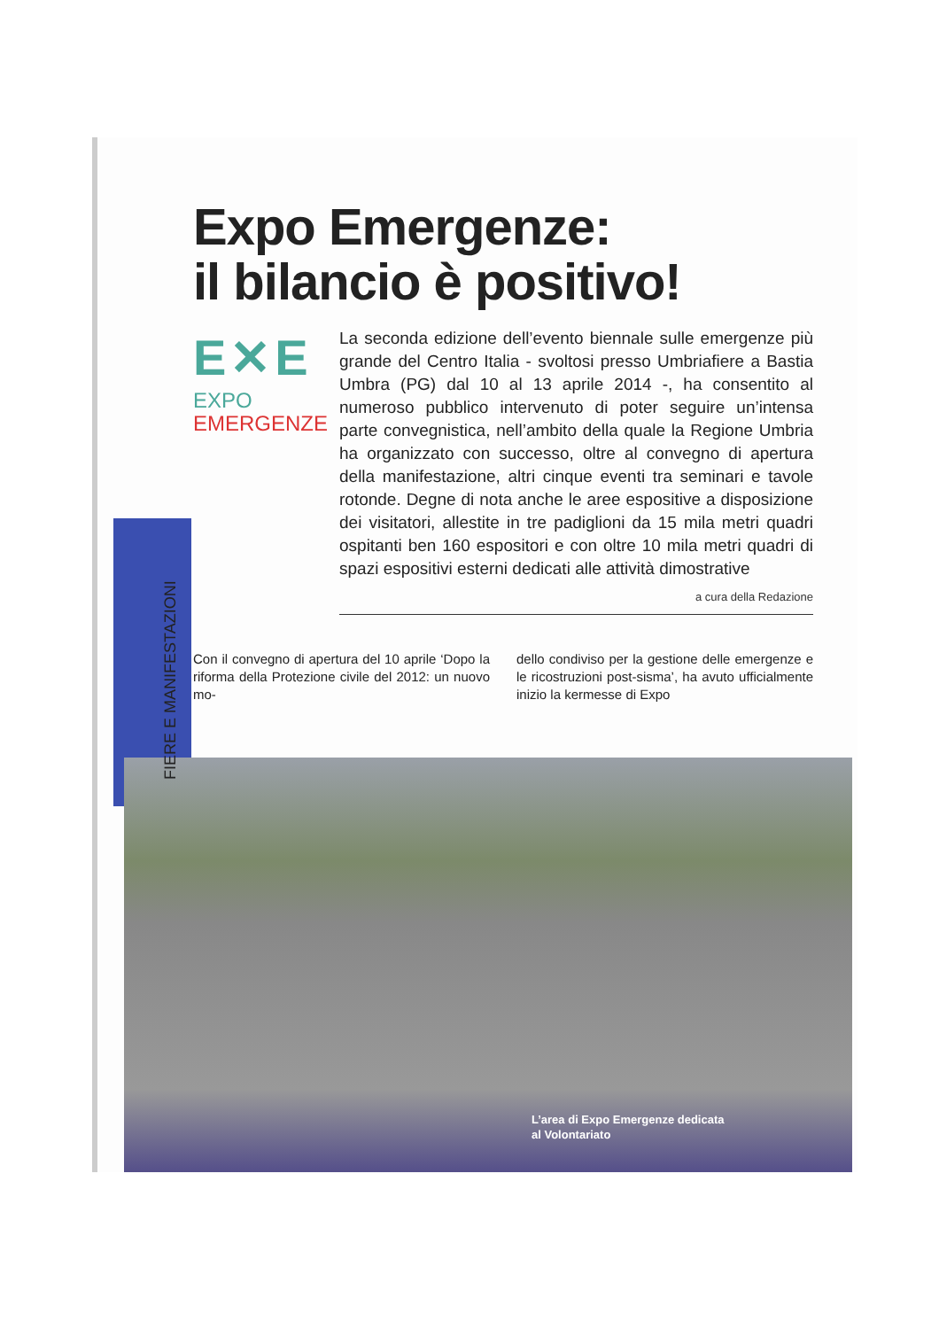Expo Emergenze:
il bilancio è positivo!
E✕E
EXPO
EMERGENZE
La seconda edizione dell’evento biennale sulle emergenze più grande del Centro Italia - svoltosi presso Umbriafiere a Bastia Umbra (PG) dal 10 al 13 aprile 2014 -, ha consentito al numeroso pubblico intervenuto di poter seguire un’intensa parte convegnistica, nell’ambito della quale la Regione Umbria ha organizzato con successo, oltre al convegno di apertura della manifestazione, altri cinque eventi tra seminari e tavole rotonde. Degne di nota anche le aree espositive a disposizione dei visitatori, allestite in tre padiglioni da 15 mila metri quadri ospitanti ben 160 espositori e con oltre 10 mila metri quadri di spazi espositivi esterni dedicati alle attività dimostrative
a cura della Redazione
Con il convegno di apertura del 10 aprile ‘Dopo la riforma della Protezione civile del 2012: un nuovo mo-
dello condiviso per la gestione delle emergenze e le ricostruzioni post-sisma’, ha avuto ufficialmente inizio la kermesse di Expo
FIERE E MANIFESTAZIONI
L’area di Expo Emergenze dedicata
al Volontariato